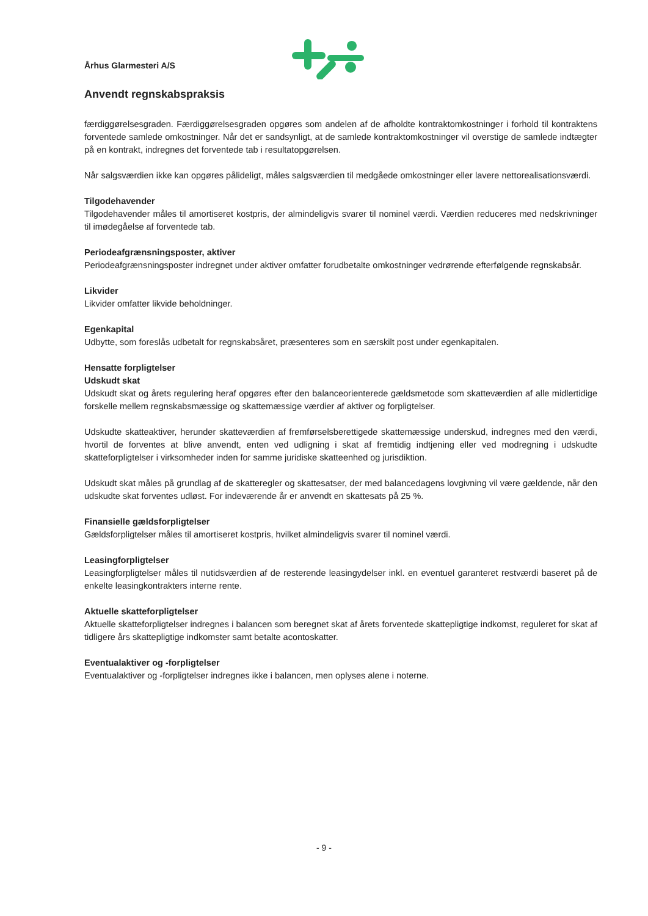Århus Glarmesteri A/S
Anvendt regnskabspraksis
færdiggørelsesgraden. Færdiggørelsesgraden opgøres som andelen af de afholdte kontraktomkostninger i forhold til kontraktens forventede samlede omkostninger. Når det er sandsynligt, at de samlede kontraktomkostninger vil overstige de samlede indtægter på en kontrakt, indregnes det forventede tab i resultatopgørelsen.
Når salgsværdien ikke kan opgøres pålideligt, måles salgsværdien til medgåede omkostninger eller lavere nettorealisationsværdi.
Tilgodehavender
Tilgodehavender måles til amortiseret kostpris, der almindeligvis svarer til nominel værdi. Værdien reduceres med nedskrivninger til imødegåelse af forventede tab.
Periodeafgrænsningsposter, aktiver
Periodeafgrænsningsposter indregnet under aktiver omfatter forudbetalte omkostninger vedrørende efterfølgende regnskabsår.
Likvider
Likvider omfatter likvide beholdninger.
Egenkapital
Udbytte, som foreslås udbetalt for regnskabsåret, præsenteres som en særskilt post under egenkapitalen.
Hensatte forpligtelser
Udskudt skat
Udskudt skat og årets regulering heraf opgøres efter den balanceorienterede gældsmetode som skatteværdien af alle midlertidige forskelle mellem regnskabsmæssige og skattemæssige værdier af aktiver og forpligtelser.
Udskudte skatteaktiver, herunder skatteværdien af fremførselsberettigede skattemæssige underskud, indregnes med den værdi, hvortil de forventes at blive anvendt, enten ved udligning i skat af fremtidig indtjening eller ved modregning i udskudte skatteforpligtelser i virksomheder inden for samme juridiske skatteenhed og jurisdiktion.
Udskudt skat måles på grundlag af de skatteregler og skattesatser, der med balancedagens lovgivning vil være gældende, når den udskudte skat forventes udløst. For indeværende år er anvendt en skattesats på 25 %.
Finansielle gældsforpligtelser
Gældsforpligtelser måles til amortiseret kostpris, hvilket almindeligvis svarer til nominel værdi.
Leasingforpligtelser
Leasingforpligtelser måles til nutidsværdien af de resterende leasingydelser inkl. en eventuel garanteret restværdi baseret på de enkelte leasingkontrakters interne rente.
Aktuelle skatteforpligtelser
Aktuelle skatteforpligtelser indregnes i balancen som beregnet skat af årets forventede skattepligtige indkomst, reguleret for skat af tidligere års skattepligtige indkomster samt betalte acontoskatter.
Eventualaktiver og -forpligtelser
Eventualaktiver og -forpligtelser indregnes ikke i balancen, men oplyses alene i noterne.
- 9 -